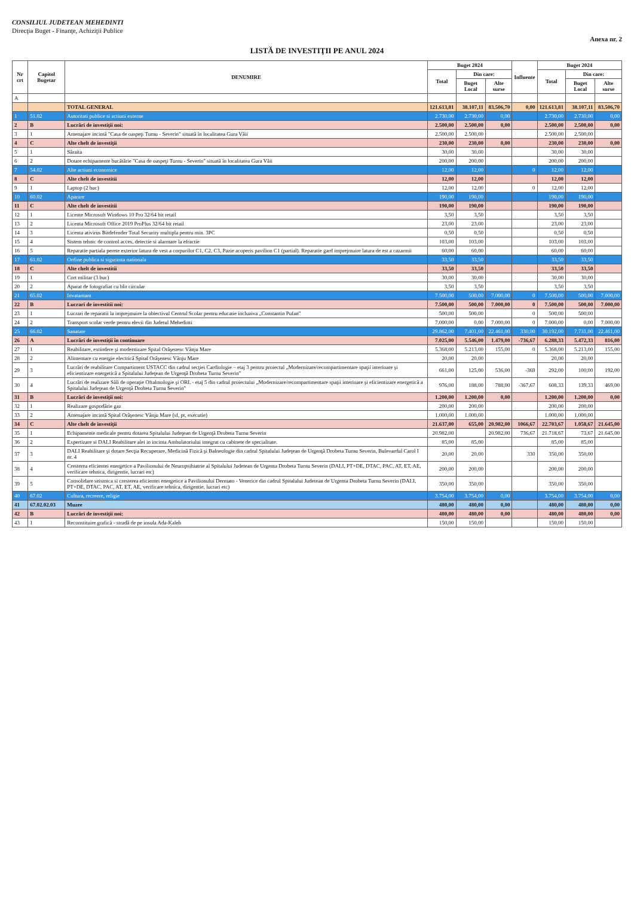CONSILIUL JUDETEAN MEHEDINTI
Direcţia Buget - Finanţe, Achiziţii Publice
Anexa nr. 2
LISTĂ DE INVESTIŢII PE ANUL 2024
| Nr crt | Capitol Bugetar | DENUMIRE | Buget 2024 | | | Influente | Buget 2024 | | |
| --- | --- | --- | --- | --- | --- | --- | --- | --- | --- |
| | | | Total | Din care: | | | Total | Din care: | |
| | | | | Buget Local | Alte surse | | | Buget Local | Alte surse |
| A | | | | | | | | | |
| | | TOTAL GENERAL | 121.613,81 | 38.107,11 | 83.506,70 | 0,00 | 121.613,81 | 38.107,11 | 83.506,70 |
| 1 | 51.02 | Autoritati publice si actiuni externe | 2.730,00 | 2.730,00 | 0,00 | | 2.730,00 | 2.730,00 | 0,00 |
| 2 | B | Lucrări de investiţii noi: | 2.500,00 | 2.500,00 | 0,00 | | 2.500,00 | 2.500,00 | 0,00 |
| 3 | 1 | Amenajare incintă "Casa de oaspeţi Turnu - Severin" situată în localitatea Gura Văii | 2.500,00 | 2.500,00 | | | 2.500,00 | 2.500,00 | |
| 4 | C | Alte chelt de investiţii | 230,00 | 230,00 | 0,00 | | 230,00 | 230,00 | 0,00 |
| 5 | 1 | Săraita | 30,00 | 30,00 | | | 30,00 | 30,00 | |
| 6 | 2 | Dotare echipamente bucătărie "Casa de oaspeţi Turnu - Severin" situată în localitatea Gura Văii | 200,00 | 200,00 | | | 200,00 | 200,00 | |
| 7 | 54.02 | Alte actiuni economice | 12,00 | 12,00 | | 0 | 12,00 | 12,00 | |
| 8 | C | Alte chelt de investitii | 12,00 | 12,00 | | | 12,00 | 12,00 | |
| 9 | 1 | Laptop (2 buc) | 12,00 | 12,00 | | 0 | 12,00 | 12,00 | |
| 10 | 60.02 | Aparare | 190,00 | 190,00 | | | 190,00 | 190,00 | |
| 11 | C | Alte chelt de investitii | 190,00 | 190,00 | | | 190,00 | 190,00 | |
| 12 | 1 | Licente Microsoft Windows 10 Pro 32/64 bit retail | 3,50 | 3,50 | | | 3,50 | 3,50 | |
| 13 | 2 | Licenta Microsoft Office 2019 ProPlus 32/64 bit retail | 23,00 | 23,00 | | | 23,00 | 23,00 | |
| 14 | 3 | Licenta ativirus Bitdefender Total Security multipla pentru min. 3PC | 0,50 | 0,50 | | | 0,50 | 0,50 | |
| 15 | 4 | Sistem tehnic de control acces, detectie si alarmare la efractie | 103,00 | 103,00 | | | 103,00 | 103,00 | |
| 16 | 5 | Reparatie partiala perete exterior latura de vest a corpurilor C1, C2, C3, Pazie acoperis pavilion C1 (partial). Reparatie gard imprejmuire latura de est a cazarmii | 60,00 | 60,00 | | | 60,00 | 60,00 | |
| 17 | 61.02 | Ordine publica si siguranta nationala | 33,50 | 33,50 | | | 33,50 | 33,50 | |
| 18 | C | Alte chelt de investitii | 33,50 | 33,50 | | | 33,50 | 33,50 | |
| 19 | 1 | Cort militar (3 buc) | 30,00 | 30,00 | | | 30,00 | 30,00 | |
| 20 | 2 | Aparat de fotografiat cu blit circular | 3,50 | 3,50 | | | 3,50 | 3,50 | |
| 21 | 65.02 | Invatamant | 7.500,00 | 500,00 | 7.000,00 | 0 | 7.500,00 | 500,00 | 7.000,00 |
| 22 | B | Lucrari de investitii noi: | 7.500,00 | 500,00 | 7.000,00 | 0 | 7.500,00 | 500,00 | 7.000,00 |
| 23 | 1 | Lucrari de reparatii la imprejmuire la obiectivul Centrul Scolar pentru educatie incluziva „Constantin Pufan" | 500,00 | 500,00 | | 0 | 500,00 | 500,00 | |
| 24 | 2 | Transport scolar verde pentru elevii din Judetul Mehedinti | 7.000,00 | 0,00 | 7.000,00 | 0 | 7.000,00 | 0,00 | 7.000,00 |
| 25 | 66.02 | Sanatate | 29.862,00 | 7.401,00 | 22.461,00 | 330,00 | 30.192,00 | 7.731,00 | 22.461,00 |
| 26 | A | Lucrări de investiţii în continuare | 7.025,00 | 5.546,00 | 1.479,00 | -736,67 | 6.288,33 | 5.472,33 | 816,00 |
| 27 | 1 | Reabilitare, extindere şi modernizare Spital Orăşenesc Vânju Mare | 5.368,00 | 5.213,00 | 155,00 | 0 | 5.368,00 | 5.213,00 | 155,00 |
| 28 | 2 | Alimentare cu energie electrică Spital Orăşenesc Vânju Mare | 20,00 | 20,00 | | | 20,00 | 20,00 | |
| 29 | 3 | Lucrări de reabilitare Compartiment USTACC din cadrul secţiei Cardiologie – etaj 3 pentru proiectul „Modernizare/recompartimentare spaţii interioare şi eficientizare energetică a Spitalului Judeţean de Urgenţă Drobeta Turnu Severin" | 661,00 | 125,00 | 536,00 | -369 | 292,00 | 100,00 | 192,00 |
| 30 | 4 | Lucrări de realizare Săli de operaţie Oftalmologie şi ORL - etaj 5 din cadrul proiectului „Modernizare/recompartimentare spaţii interioare şi eficientizare energetică a Spitalului Judeţean de Urgenţă Drobeta Turnu Severin" | 976,00 | 188,00 | 788,00 | -367,67 | 608,33 | 139,33 | 469,00 |
| 31 | B | Lucrări de investiţii noi: | 1.200,00 | 1.200,00 | 0,00 | | 1.200,00 | 1.200,00 | 0,00 |
| 32 | 1 | Realizare gospodărie gaz | 200,00 | 200,00 | | | 200,00 | 200,00 | |
| 33 | 2 | Amenajare incintă Spital Orăşenesc Vânju Mare (sf, pt, executie) | 1.000,00 | 1.000,00 | | | 1.000,00 | 1.000,00 | |
| 34 | C | Alte chelt de investiţii | 21.637,00 | 655,00 | 20.982,00 | 1066,67 | 22.703,67 | 1.058,67 | 21.645,00 |
| 35 | 1 | Echipamente medicale pentru dotarea Spitalului Judeţean de Urgenţă Drobeta Turnu Severin | 20.982,00 | | 20.982,00 | 736,67 | 21.718,67 | 73,67 | 21.645,00 |
| 36 | 2 | Expertizare si DALI Reabilitare alei in incinta Ambulatoriului integrat cu cabinete de specialitate. | 85,00 | 85,00 | | | 85,00 | 85,00 | |
| 37 | 3 | DALI Reabilitare şi dotare Secţia Recuperare, Medicină Fizică şi Balneologie din cadrul Spitalului Judeţean de Urgenţă Drobeta Turnu Severin, Bulevardul Carol I nr. 4 | 20,00 | 20,00 | | 330 | 350,00 | 350,00 | |
| 38 | 4 | Cresterea eficientei energetice a Pavilionului de Neuropsihiatrie al Spitalului Judetean de Urgenta Drobeta Turnu Severin (DALI, PT+DE, DTAC, PAC, AT, ET, AE, verificare tehnica, dirigentie, lucrari etc) | 200,00 | 200,00 | | | 200,00 | 200,00 | |
| 39 | 5 | Consolidare seismica si cresterea eficientei energetice a Pavilionului Dermato - Venerice din cadrul Spitalului Judetean de Urgenta Drobeta Turnu Severin (DALI, PT+DE, DTAC, PAC, AT, ET, AE, verificare tehnica, dirigentie, lucrari etc) | 350,00 | 350,00 | | | 350,00 | 350,00 | |
| 40 | 67.02 | Cultura, recreere, religie | 3.754,00 | 3.754,00 | 0,00 | | 3.754,00 | 3.754,00 | 0,00 |
| 41 | 67.02.02.03 | Muzee | 480,00 | 480,00 | 0,00 | | 480,00 | 480,00 | 0,00 |
| 42 | B | Lucrări de investiţii noi: | 480,00 | 480,00 | 0,00 | | 480,00 | 480,00 | 0,00 |
| 43 | 1 | Reconstituire grafică - stradă de pe insula Ada-Kaleh | 150,00 | 150,00 | | | 150,00 | 150,00 | |